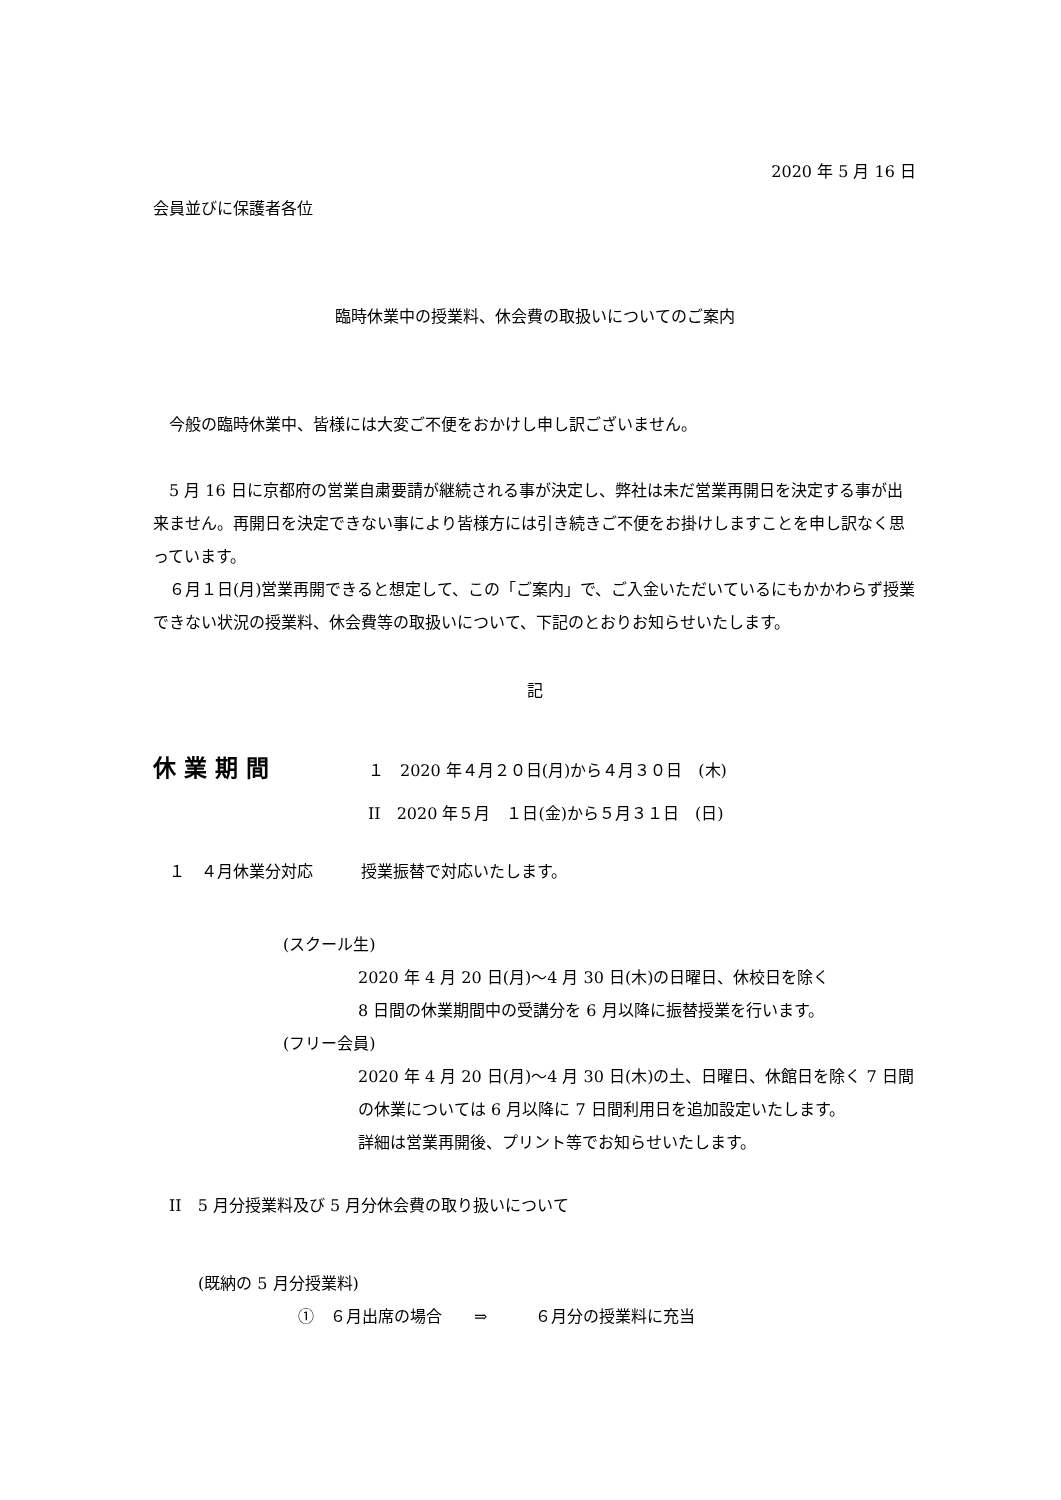2020 年 5 月 16 日
会員並びに保護者各位
臨時休業中の授業料、休会費の取扱いについてのご案内
　今般の臨時休業中、皆様には大変ご不便をおかけし申し訳ございません。
　5 月 16 日に京都府の営業自粛要請が継続される事が決定し、弊社は未だ営業再開日を決定する事が出来ません。再開日を決定できない事により皆様方には引き続きご不便をお掛けしますことを申し訳なく思っています。
　６月１日(月)営業再開できると想定して、この「ご案内」で、ご入金いただいているにもかかわらず授業できない状況の授業料、休会費等の取扱いについて、下記のとおりお知らせいたします。
記
休業期間 １　2020 年４月２０日(月)から４月３０日　(木)
II　2020 年５月　１日(金)から５月３１日　(日)
　１　４月休業分対応　　　授業振替で対応いたします。
(スクール生)
2020 年 4 月 20 日(月)～4 月 30 日(木)の日曜日、休校日を除く
8 日間の休業期間中の受講分を 6 月以降に振替授業を行います。
(フリー会員)
2020 年 4 月 20 日(月)～4 月 30 日(木)の土、日曜日、休館日を除く 7 日間の休業については 6 月以降に 7 日間利用日を追加設定いたします。
詳細は営業再開後、プリント等でお知らせいたします。
　II　5 月分授業料及び 5 月分休会費の取り扱いについて
(既納の 5 月分授業料)
①　６月出席の場合　　⇒　　　６月分の授業料に充当